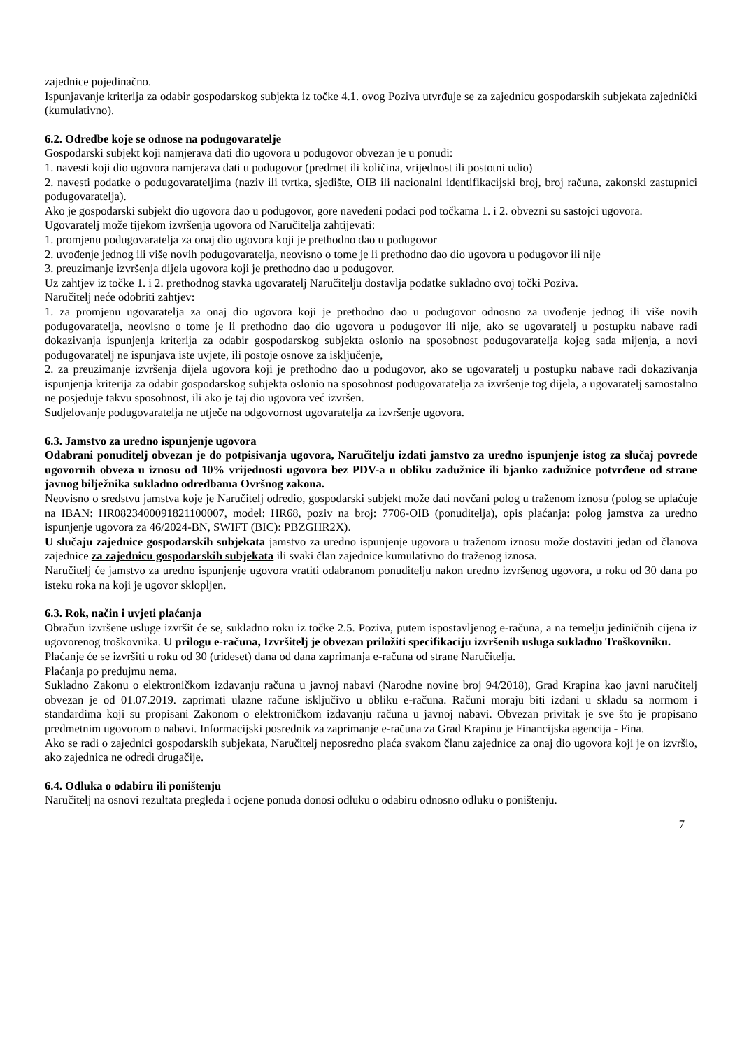zajednice pojedinačno.
Ispunjavanje kriterija za odabir gospodarskog subjekta iz točke 4.1. ovog Poziva utvrđuje se za zajednicu gospodarskih subjekata zajednički (kumulativno).
6.2. Odredbe koje se odnose na podugovaratelje
Gospodarski subjekt koji namjerava dati dio ugovora u podugovor obvezan je u ponudi:
1. navesti koji dio ugovora namjerava dati u podugovor (predmet ili količina, vrijednost ili postotni udio)
2. navesti podatke o podugovarateljima (naziv ili tvrtka, sjedište, OIB ili nacionalni identifikacijski broj, broj računa, zakonski zastupnici podugovaratelja).
Ako je gospodarski subjekt dio ugovora dao u podugovor, gore navedeni podaci pod točkama 1. i 2. obvezni su sastojci ugovora.
Ugovaratelj može tijekom izvršenja ugovora od Naručitelja zahtijevati:
1. promjenu podugovaratelja za onaj dio ugovora koji je prethodno dao u podugovor
2. uvođenje jednog ili više novih podugovaratelja, neovisno o tome je li prethodno dao dio ugovora u podugovor ili nije
3. preuzimanje izvršenja dijela ugovora koji je prethodno dao u podugovor.
Uz zahtjev iz točke 1. i 2. prethodnog stavka ugovaratelj Naručitelju dostavlja podatke sukladno ovoj točki Poziva.
Naručitelj neće odobriti zahtjev:
1. za promjenu ugovaratelja za onaj dio ugovora koji je prethodno dao u podugovor odnosno za uvođenje jednog ili više novih podugovaratelja, neovisno o tome je li prethodno dao dio ugovora u podugovor ili nije, ako se ugovaratelj u postupku nabave radi dokazivanja ispunjenja kriterija za odabir gospodarskog subjekta oslonio na sposobnost podugovaratelja kojeg sada mijenja, a novi podugovaratelj ne ispunjava iste uvjete, ili postoje osnove za isključenje,
2. za preuzimanje izvršenja dijela ugovora koji je prethodno dao u podugovor, ako se ugovaratelj u postupku nabave radi dokazivanja ispunjenja kriterija za odabir gospodarskog subjekta oslonio na sposobnost podugovaratelja za izvršenje tog dijela, a ugovaratelj samostalno ne posjeduje takvu sposobnost, ili ako je taj dio ugovora već izvršen.
Sudjelovanje podugovaratelja ne utječe na odgovornost ugovaratelja za izvršenje ugovora.
6.3. Jamstvo za uredno ispunjenje ugovora
Odabrani ponuditelj obvezan je do potpisivanja ugovora, Naručitelju izdati jamstvo za uredno ispunjenje istog za slučaj povrede ugovornih obveza u iznosu od 10% vrijednosti ugovora bez PDV-a u obliku zadužnice ili bjanko zadužnice potvrđene od strane javnog bilježnika sukladno odredbama Ovršnog zakona.
Neovisno o sredstvu jamstva koje je Naručitelj odredio, gospodarski subjekt može dati novčani polog u traženom iznosu (polog se uplaćuje na IBAN: HR0823400091821100007, model: HR68, poziv na broj: 7706-OIB (ponuditelja), opis plaćanja: polog jamstva za uredno ispunjenje ugovora za 46/2024-BN, SWIFT (BIC): PBZGHR2X).
U slučaju zajednice gospodarskih subjekata jamstvo za uredno ispunjenje ugovora u traženom iznosu može dostaviti jedan od članova zajednice za zajednicu gospodarskih subjekata ili svaki član zajednice kumulativno do traženog iznosa.
Naručitelj će jamstvo za uredno ispunjenje ugovora vratiti odabranom ponuditelju nakon uredno izvršenog ugovora, u roku od 30 dana po isteku roka na koji je ugovor sklopljen.
6.3. Rok, način i uvjeti plaćanja
Obračun izvršene usluge izvršit će se, sukladno roku iz točke 2.5. Poziva, putem ispostavljenog e-računa, a na temelju jediničnih cijena iz ugovorenog troškovnika. U prilogu e-računa, Izvršitelj je obvezan priložiti specifikaciju izvršenih usluga sukladno Troškovniku.
Plaćanje će se izvršiti u roku od 30 (trideset) dana od dana zaprimanja e-računa od strane Naručitelja.
Plaćanja po predujmu nema.
Sukladno Zakonu o elektroničkom izdavanju računa u javnoj nabavi (Narodne novine broj 94/2018), Grad Krapina kao javni naručitelj obvezan je od 01.07.2019. zaprimati ulazne račune isključivo u obliku e-računa. Računi moraju biti izdani u skladu sa normom i standardima koji su propisani Zakonom o elektroničkom izdavanju računa u javnoj nabavi. Obvezan privitak je sve što je propisano predmetnim ugovorom o nabavi. Informacijski posrednik za zaprimanje e-računa za Grad Krapinu je Financijska agencija - Fina.
Ako se radi o zajednici gospodarskih subjekata, Naručitelj neposredno plaća svakom članu zajednice za onaj dio ugovora koji je on izvršio, ako zajednica ne odredi drugačije.
6.4. Odluka o odabiru ili poništenju
Naručitelj na osnovi rezultata pregleda i ocjene ponuda donosi odluku o odabiru odnosno odluku o poništenju.
7